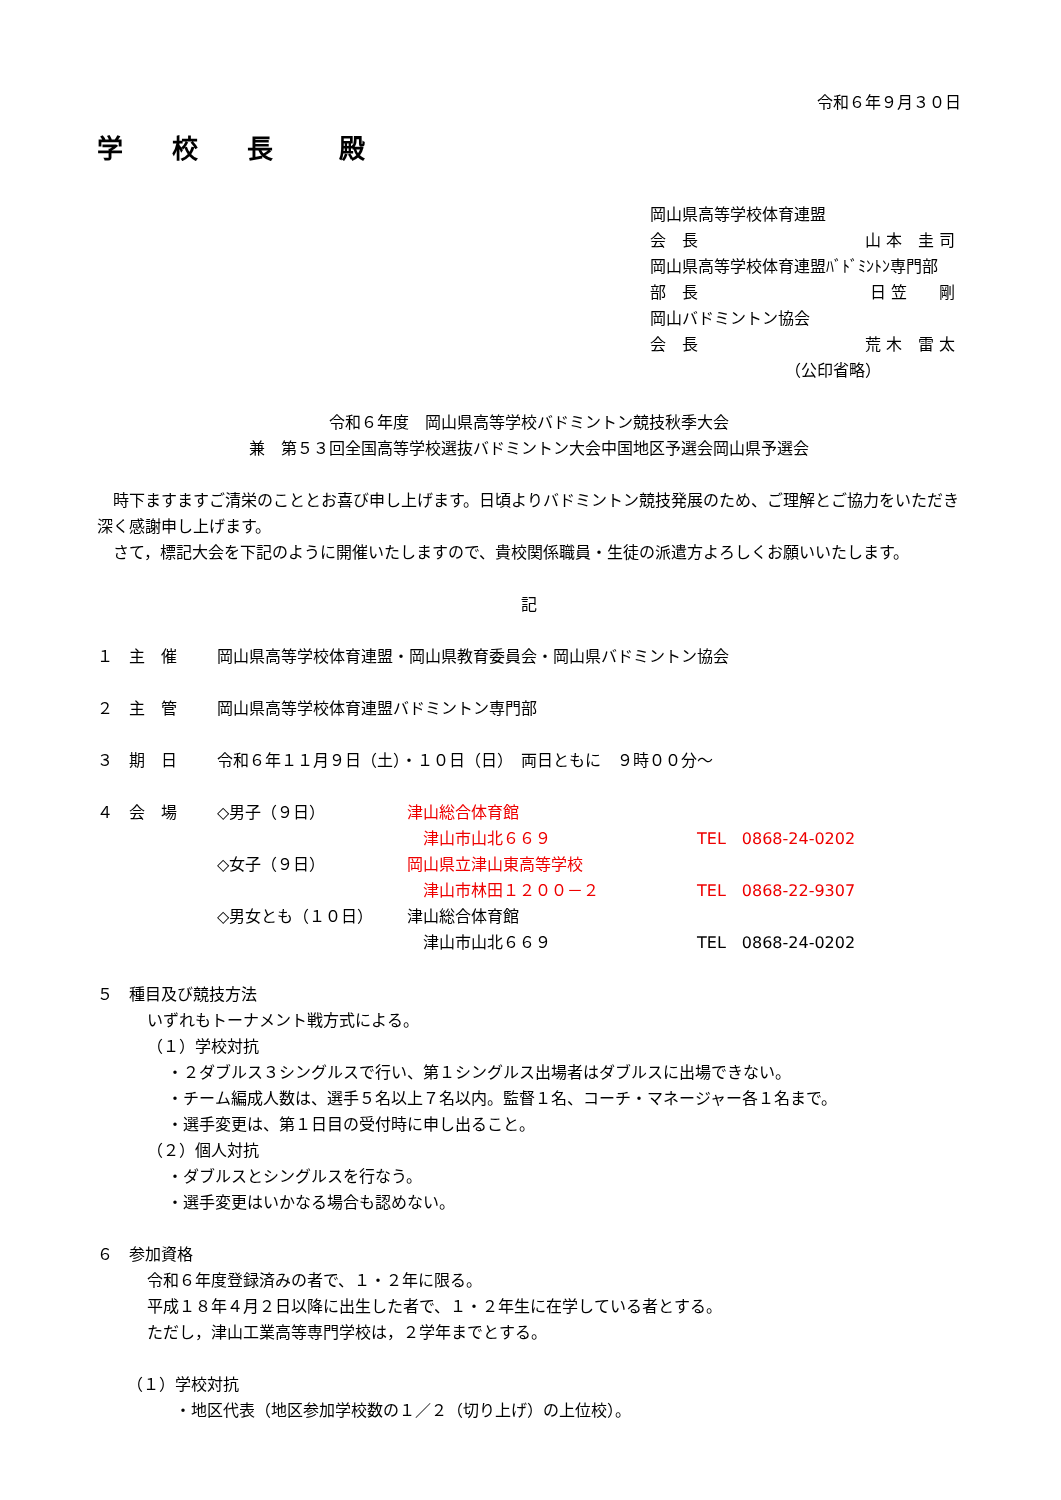令和６年９月３０日
学 校 長　殿
岡山県高等学校体育連盟
会　長 山 本　圭 司
岡山県高等学校体育連盟ﾊﾞﾄﾞﾐﾝﾄﾝ専門部
部　長 日 笠　　剛
岡山バドミントン協会
会　長 荒 木　雷 太
（公印省略）
令和６年度　岡山県高等学校バドミントン競技秋季大会
兼　第５３回全国高等学校選抜バドミントン大会中国地区予選会岡山県予選会
　時下ますますご清栄のこととお喜び申し上げます。日頃よりバドミントン競技発展のため、ご理解とご協力をいただき深く感謝申し上げます。
　さて，標記大会を下記のように開催いたしますので、貴校関係職員・生徒の派遣方よろしくお願いいたします。
記
１　主　催 岡山県高等学校体育連盟・岡山県教育委員会・岡山県バドミントン協会
２　主　管 岡山県高等学校体育連盟バドミントン専門部
３　期　日 令和６年１１月９日（土）・１０日（日）　両日ともに　９時００分～
４　会　場
| ◇男子（９日） | 津山総合体育館 | |
| | 津山市山北６６９ | TEL 0868-24-0202 |
| ◇女子（９日） | 岡山県立津山東高等学校 | |
| | 津山市林田１２００－２ | TEL 0868-22-9307 |
| ◇男女とも（１０日） | 津山総合体育館 | |
| | 津山市山北６６９ | TEL 0868-24-0202 |
５　種目及び競技方法
いずれもトーナメント戦方式による。
（１）学校対抗
・２ダブルス３シングルスで行い、第１シングルス出場者はダブルスに出場できない。
・チーム編成人数は、選手５名以上７名以内。監督１名、コーチ・マネージャー各１名まで。
・選手変更は、第１日目の受付時に申し出ること。
（２）個人対抗
・ダブルスとシングルスを行なう。
・選手変更はいかなる場合も認めない。
６　参加資格
令和６年度登録済みの者で、１・２年に限る。
平成１８年４月２日以降に出生した者で、１・２年生に在学している者とする。
ただし，津山工業高等専門学校は，２学年までとする。
（１）学校対抗
・地区代表（地区参加学校数の１／２（切り上げ）の上位校）。